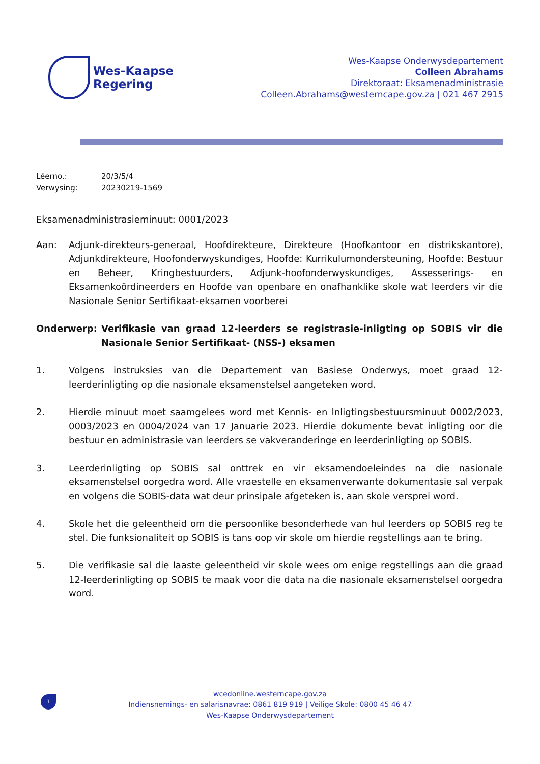Wes-Kaapse
Regering
Wes-Kaapse Onderwysdepartement
Colleen Abrahams
Direktoraat: Eksamenadministrasie
Colleen.Abrahams@westerncape.gov.za | 021 467 2915
Lêerno.: 20/3/5/4
Verwysing: 20230219-1569
Eksamenadministrasieminuut: 0001/2023
Aan: Adjunk-direkteurs-generaal, Hoofdirekteure, Direkteure (Hoofkantoor en distrikskantore), Adjunkdirekteure, Hoofonderwyskundiges, Hoofde: Kurrikulumondersteuning, Hoofde: Bestuur en Beheer, Kringbestuurders, Adjunk-hoofonderwyskundiges, Assesserings- en Eksamenkoördineerders en Hoofde van openbare en onafhanklike skole wat leerders vir die Nasionale Senior Sertifikaat-eksamen voorberei
Onderwerp: Verifikasie van graad 12-leerders se registrasie-inligting op SOBIS vir die Nasionale Senior Sertifikaat- (NSS-) eksamen
1. Volgens instruksies van die Departement van Basiese Onderwys, moet graad 12-leerderinligting op die nasionale eksamenstelsel aangeteken word.
2. Hierdie minuut moet saamgelees word met Kennis- en Inligtingsbestuursminuut 0002/2023, 0003/2023 en 0004/2024 van 17 Januarie 2023. Hierdie dokumente bevat inligting oor die bestuur en administrasie van leerders se vakveranderinge en leerderinligting op SOBIS.
3. Leerderinligting op SOBIS sal onttrek en vir eksamendoeleindes na die nasionale eksamenstelsel oorgedra word. Alle vraestelle en eksamenverwante dokumentasie sal verpak en volgens die SOBIS-data wat deur prinsipale afgeteken is, aan skole versprei word.
4. Skole het die geleentheid om die persoonlike besonderhede van hul leerders op SOBIS reg te stel. Die funksionaliteit op SOBIS is tans oop vir skole om hierdie regstellings aan te bring.
5. Die verifikasie sal die laaste geleentheid vir skole wees om enige regstellings aan die graad 12-leerderinligting op SOBIS te maak voor die data na die nasionale eksamenstelsel oorgedra word.
1
wcedonline.westerncape.gov.za
Indiensnemings- en salarisnavrae: 0861 819 919 | Veilige Skole: 0800 45 46 47
Wes-Kaapse Onderwysdepartement